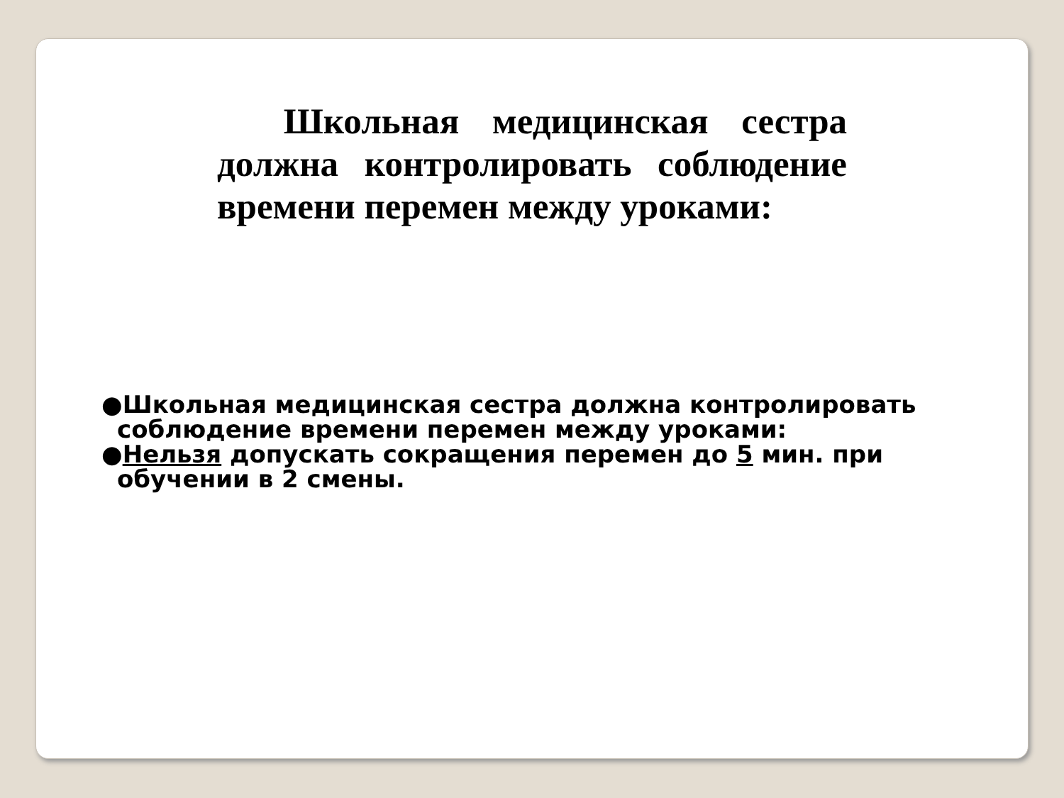Школьная медицинская сестра должна контролировать соблюдение времени перемен между уроками:
●Школьная медицинская сестра должна контролировать соблюдение времени перемен между уроками:
●Нельзя допускать сокращения перемен до 5 мин. при обучении в 2 смены.